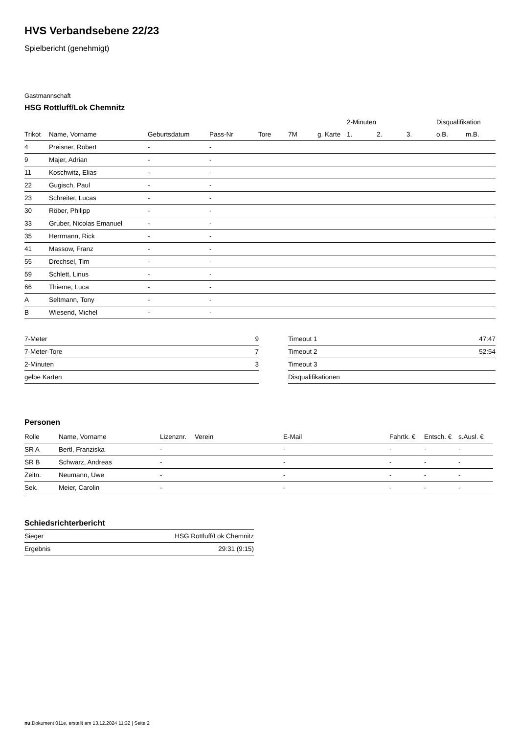HVS Verbandsebene 22/23
Spielbericht (genehmigt)
Gastmannschaft
HSG Rottluff/Lok Chemnitz
| | | | | | | | 2-Minuten | | | Disqualifikation | |
| --- | --- | --- | --- | --- | --- | --- | --- | --- | --- | --- | --- |
| Trikot | Name, Vorname | Geburtsdatum | Pass-Nr | Tore | 7M | g. Karte | 1. | 2. | 3. | o.B. | m.B. |
| 4 | Preisner, Robert | - | - | | | | | | | | |
| 9 | Majer, Adrian | - | - | | | | | | | | |
| 11 | Koschwitz, Elias | - | - | | | | | | | | |
| 22 | Gugisch, Paul | - | - | | | | | | | | |
| 23 | Schreiter, Lucas | - | - | | | | | | | | |
| 30 | Röber, Philipp | - | - | | | | | | | | |
| 33 | Gruber, Nicolas Emanuel | - | - | | | | | | | | |
| 35 | Herrmann, Rick | - | - | | | | | | | | |
| 41 | Massow, Franz | - | - | | | | | | | | |
| 55 | Drechsel, Tim | - | - | | | | | | | | |
| 59 | Schlett, Linus | - | - | | | | | | | | |
| 66 | Thieme, Luca | - | - | | | | | | | | |
| A | Seltmann, Tony | - | - | | | | | | | | |
| B | Wiesend, Michel | - | - | | | | | | | | |
| 7-Meter | 9 |
| 7-Meter-Tore | 7 |
| 2-Minuten | 3 |
| gelbe Karten | |
| Timeout 1 | 47:47 |
| Timeout 2 | 52:54 |
| Timeout 3 | |
| Disqualifikationen | |
Personen
| Rolle | Name, Vorname | Lizenznr. | Verein | E-Mail | Fahrtk. € | Entsch. € | s.Ausl. € |
| --- | --- | --- | --- | --- | --- | --- | --- |
| SR A | Bertl, Franziska | - | | - | - | - | - |
| SR B | Schwarz, Andreas | - | | - | - | - | - |
| Zeitn. | Neumann, Uwe | - | | - | - | - | - |
| Sek. | Meier, Carolin | - | | - | - | - | - |
Schiedsrichterbericht
| Sieger | HSG Rottluff/Lok Chemnitz |
| Ergebnis | 29:31 (9:15) |
nu.Dokument 011e, erstellt am 13.12.2024 11:32 | Seite 2